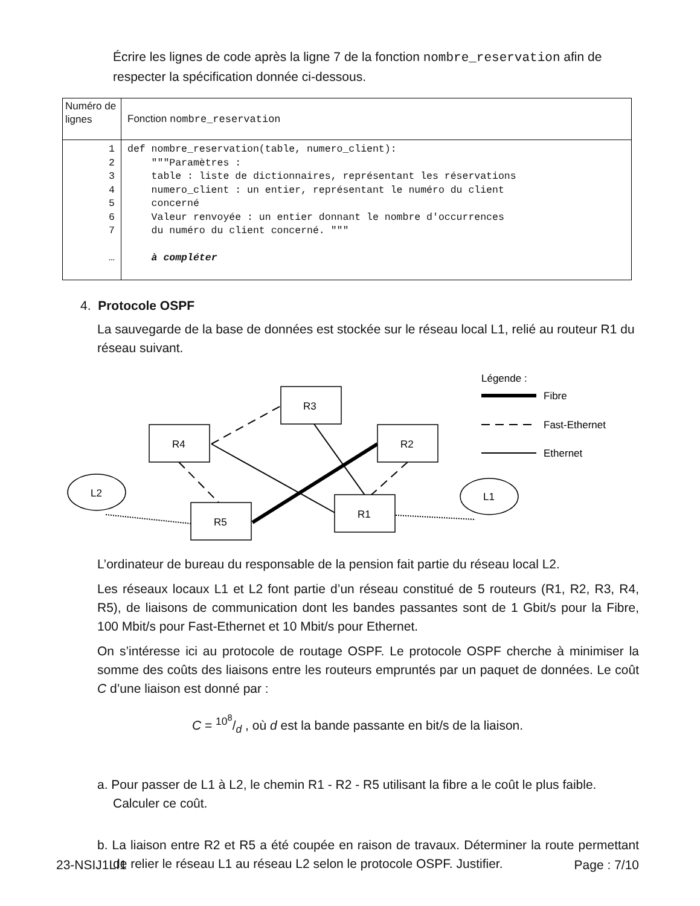Écrire les lignes de code après la ligne 7 de la fonction nombre_reservation afin de respecter la spécification donnée ci-dessous.
| Numéro de lignes | Fonction nombre_reservation |
| 1 2 3 4 5 6 7 … | def nombre_reservation(table, numero_client): """Paramètres : table : liste de dictionnaires, représentant les réservations numero_client : un entier, représentant le numéro du client concerné Valeur renvoyée : un entier donnant le nombre d'occurrences du numéro du client concerné. """ à compléter |
4. Protocole OSPF
La sauvegarde de la base de données est stockée sur le réseau local L1, relié au routeur R1 du réseau suivant.
R3
R4
R2
R5
R1
L2
L1
Légende :
Fibre
Fast-Ethernet
Ethernet
L’ordinateur de bureau du responsable de la pension fait partie du réseau local L2.
Les réseaux locaux L1 et L2 font partie d’un réseau constitué de 5 routeurs (R1, R2, R3, R4, R5), de liaisons de communication dont les bandes passantes sont de 1 Gbit/s pour la Fibre, 100 Mbit/s pour Fast-Ethernet et 10 Mbit/s pour Ethernet.
On s’intéresse ici au protocole de routage OSPF. Le protocole OSPF cherche à minimiser la somme des coûts des liaisons entre les routeurs empruntés par un paquet de données. Le coût C d’une liaison est donné par :
C = 10<sup>8</sup>/d , où d est la bande passante en bit/s de la liaison.
a. Pour passer de L1 à L2, le chemin R1 - R2 - R5 utilisant la fibre a le coût le plus faible. Calculer ce coût.
b. La liaison entre R2 et R5 a été coupée en raison de travaux. Déterminer la route permettant de relier le réseau L1 au réseau L2 selon le protocole OSPF. Justifier.
23-NSIJ1LI1 Page : 7/10